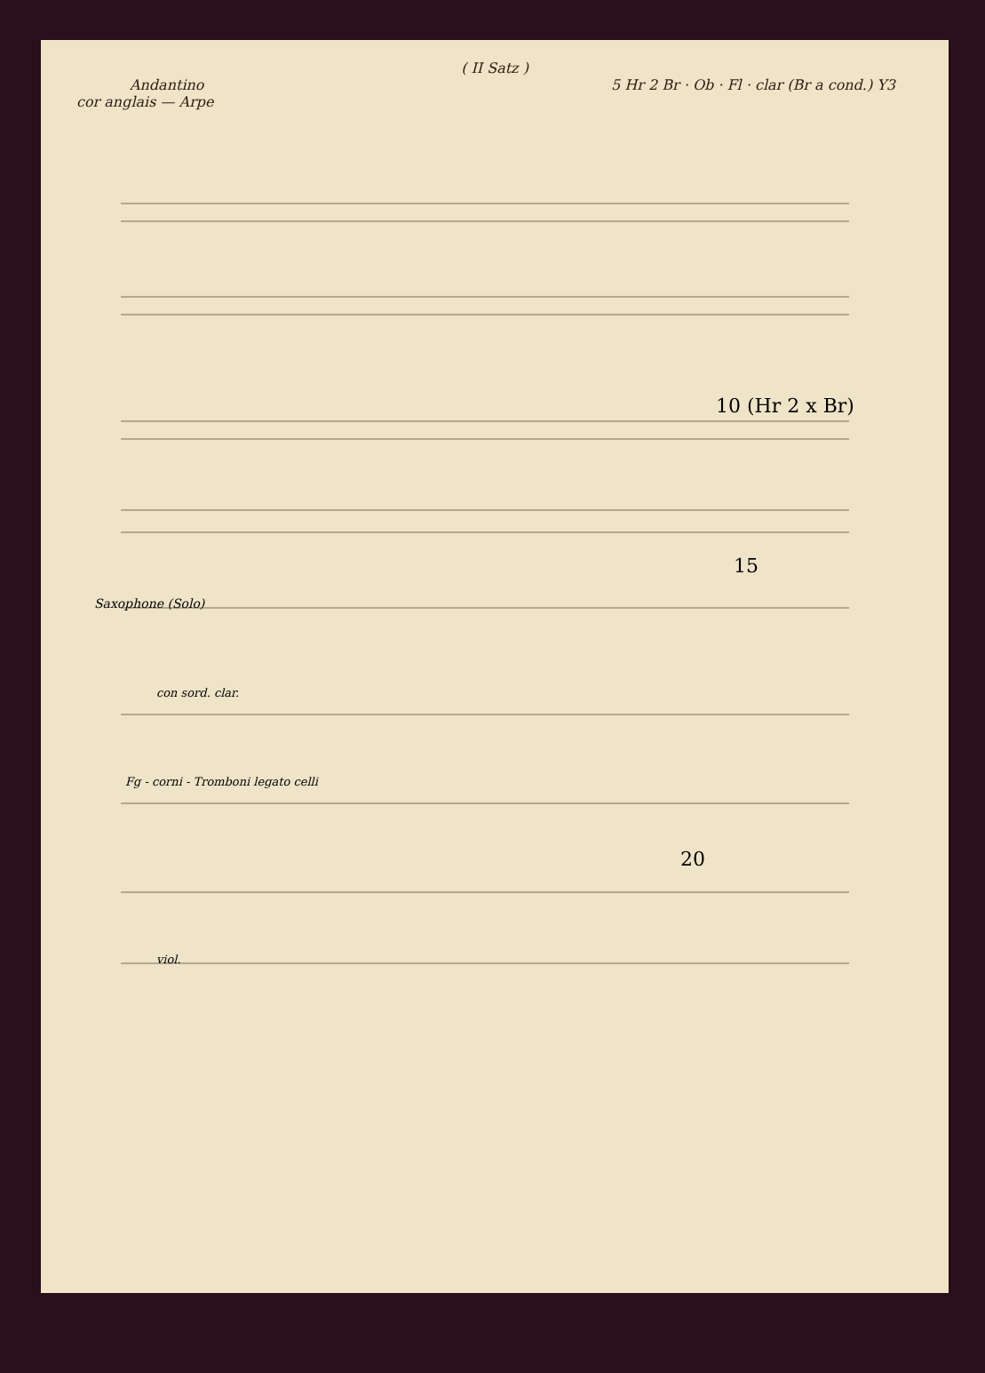( II Satz )
Andantino 5 Hr 2 Br · Ob · Fl · clar (Br a cond.) Y3
cor anglais — Arpe
10 (Hr 2 x Br)
15
Saxophone (Solo)
con sord. clar.
Fg - corni - Tromboni legato celli
20
viol.